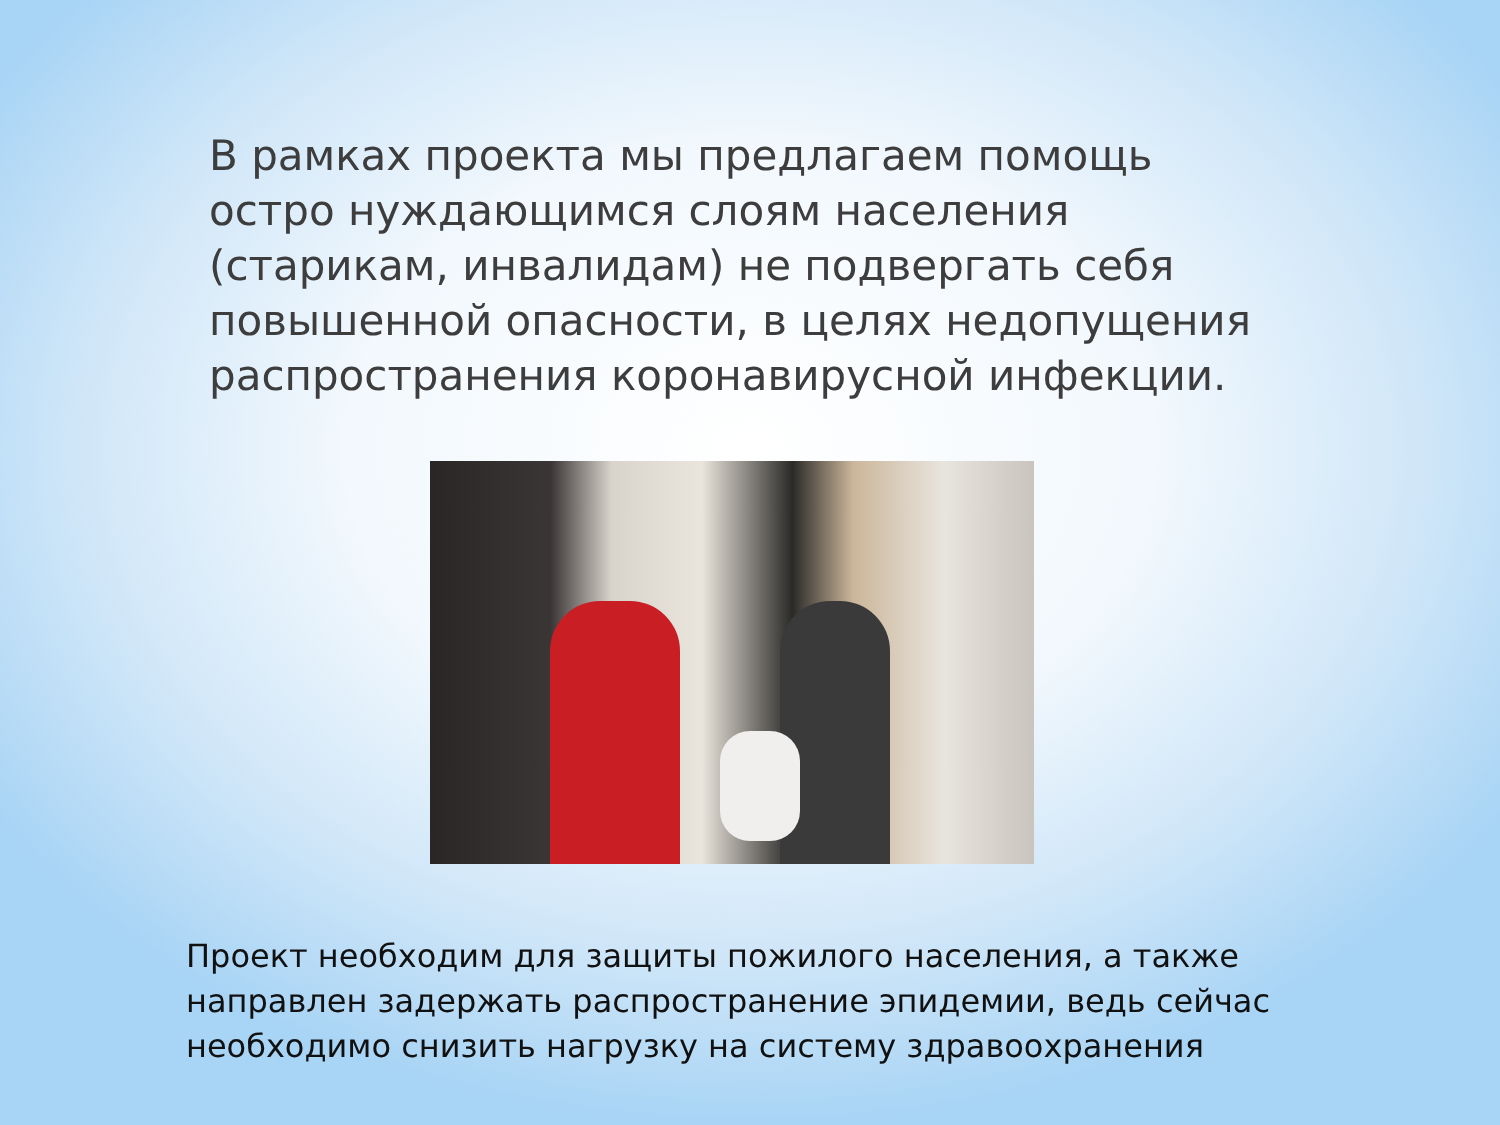В рамках проекта мы предлагаем помощь остро нуждающимся слоям населения (старикам, инвалидам) не подвергать себя повышенной опасности, в целях недопущения распространения коронавирусной инфекции.
Проект необходим для защиты пожилого населения, а также направлен задержать распространение эпидемии, ведь сейчас необходимо снизить нагрузку на систему здравоохранения